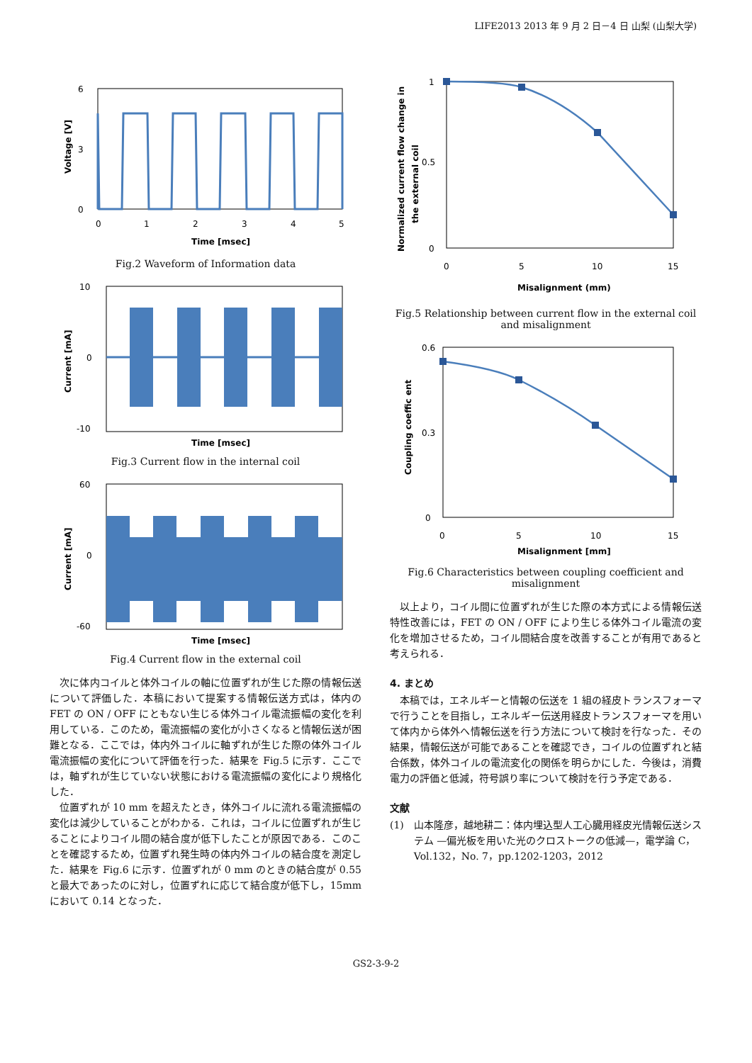LIFE2013 2013 年 9 月 2 日－4 日 山梨 (山梨大学)
6
0
3
0
1
2
3
4
5
Time [msec]
Voltage [V]
Fig.2 Waveform of Information data
10
0
-10
Time [msec]
Current [mA]
Fig.3 Current flow in the internal coil
60
0
-60
Time [msec]
Current [mA]
Fig.4 Current flow in the external coil
次に体内コイルと体外コイルの軸に位置ずれが生じた際の情報伝送について評価した．本稿において提案する情報伝送方式は，体内の FET の ON / OFF にともない生じる体外コイル電流振幅の変化を利用している．このため，電流振幅の変化が小さくなると情報伝送が困難となる．ここでは，体内外コイルに軸ずれが生じた際の体外コイル電流振幅の変化について評価を行った．結果を Fig.5 に示す．ここでは，軸ずれが生じていない状態における電流振幅の変化により規格化した．
位置ずれが 10 mm を超えたとき，体外コイルに流れる電流振幅の変化は減少していることがわかる．これは，コイルに位置ずれが生じることによりコイル間の結合度が低下したことが原因である．このことを確認するため，位置ずれ発生時の体内外コイルの結合度を測定した．結果を Fig.6 に示す．位置ずれが 0 mm のときの結合度が 0.55 と最大であったのに対し，位置ずれに応じて結合度が低下し，15mm において 0.14 となった．
1
0.5
0
0
5
10
15
Misalignment (mm)
Normalized current flow change in
the external coil
Fig.5 Relationship between current flow in the external coil and misalignment
0.6
0.3
0
0
5
10
15
Misalignment [mm]
Coupling coeffic ent
Fig.6 Characteristics between coupling coefficient and misalignment
以上より，コイル間に位置ずれが生じた際の本方式による情報伝送特性改善には，FET の ON / OFF により生じる体外コイル電流の変化を増加させるため，コイル間結合度を改善することが有用であると考えられる．
4. まとめ
本稿では，エネルギーと情報の伝送を 1 組の経皮トランスフォーマで行うことを目指し，エネルギー伝送用経皮トランスフォーマを用いて体内から体外へ情報伝送を行う方法について検討を行なった．その結果，情報伝送が可能であることを確認でき，コイルの位置ずれと結合係数，体外コイルの電流変化の関係を明らかにした．今後は，消費電力の評価と低減，符号誤り率について検討を行う予定である．
文献
(1) 山本隆彦，越地耕二：体内埋込型人工心臓用経皮光情報伝送システム —偏光板を用いた光のクロストークの低減—，電学論 C， Vol.132，No. 7，pp.1202-1203，2012
GS2-3-9-2